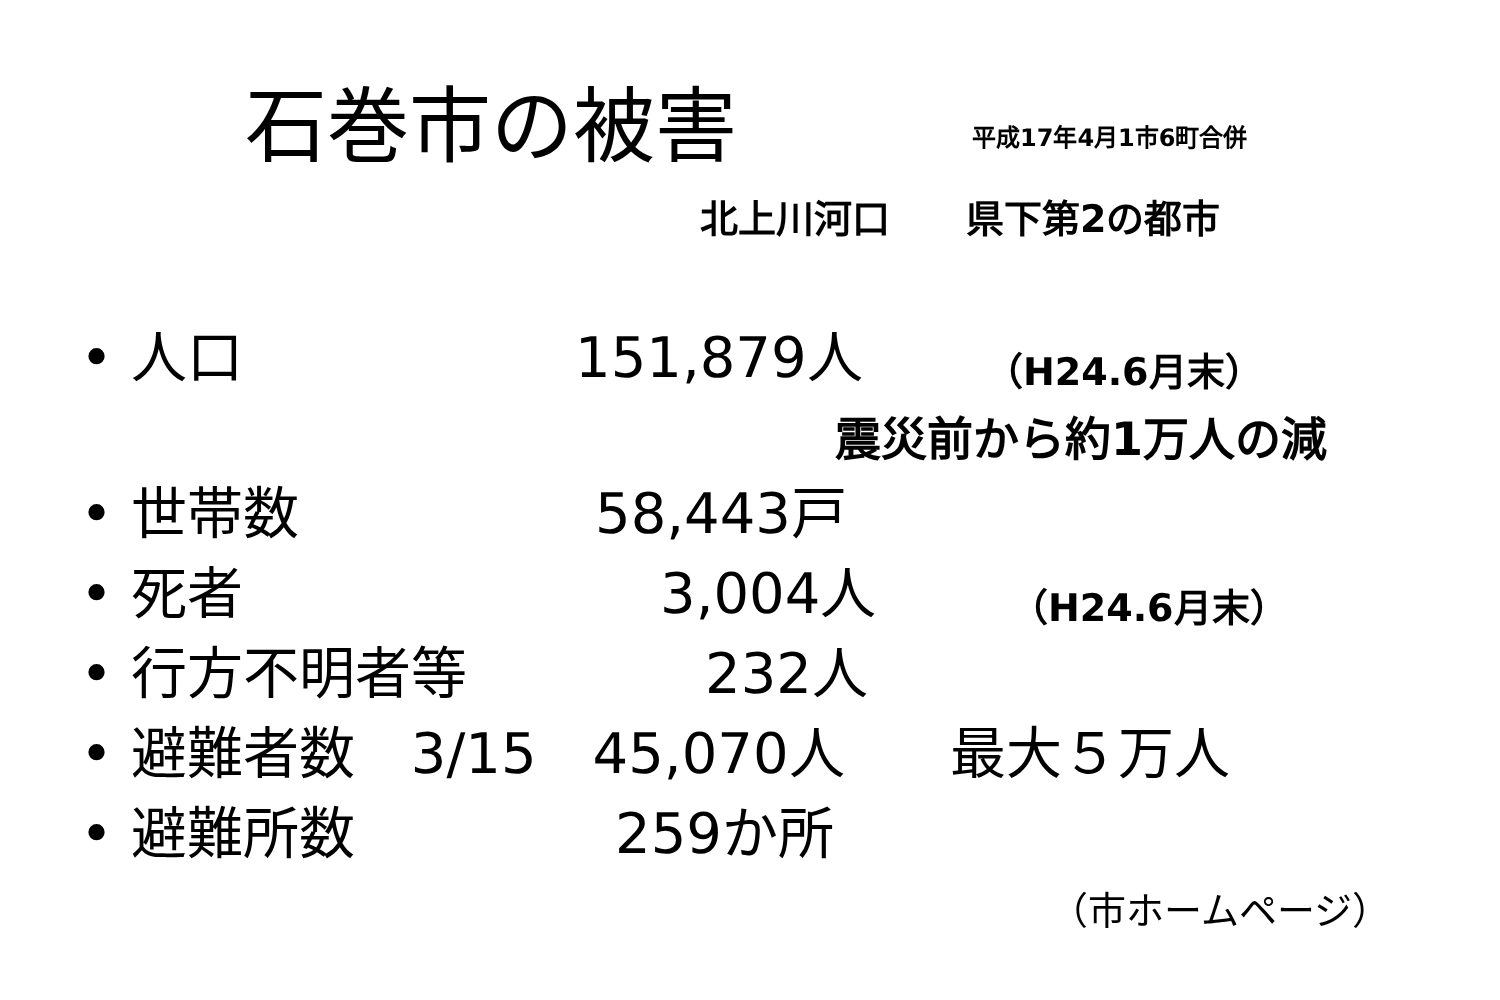石巻市の被害 平成17年4月1市6町合併
北上川河口　　県下第2の都市
• 人口 151,879人 （H24.6月末）
震災前から約1万人の減
• 世帯数 58,443戸
• 死者 3,004人 （H24.6月末）
• 行方不明者等 232人
• 避難者数　3/15　45,070人 最大５万人
• 避難所数 259か所
（市ホームページ）